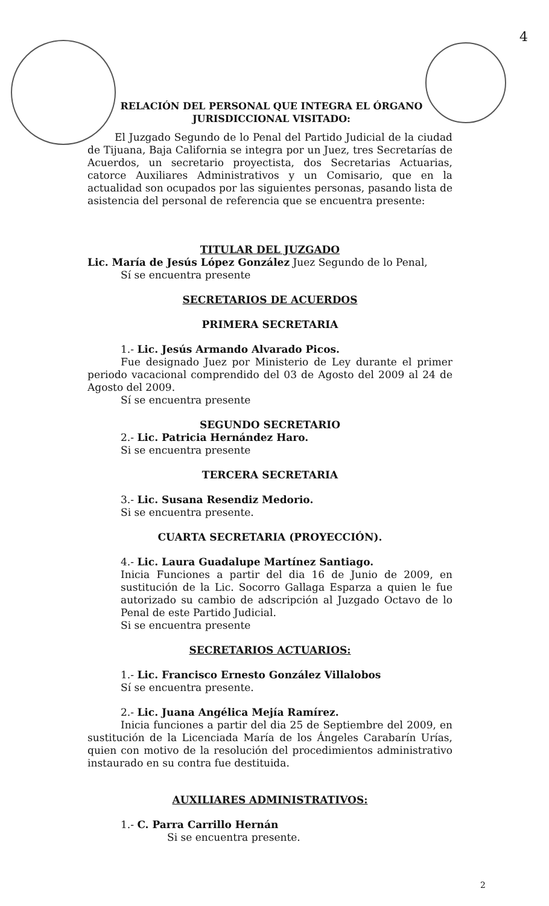4
RELACIÓN DEL PERSONAL QUE INTEGRA EL ÓRGANO
JURISDICCIONAL VISITADO:
El Juzgado Segundo de lo Penal del Partido Judicial de la ciudad de Tijuana, Baja California se integra por un Juez, tres Secretarías de Acuerdos, un secretario proyectista, dos Secretarias Actuarias, catorce Auxiliares Administrativos y un Comisario, que en la actualidad son ocupados por las siguientes personas, pasando lista de asistencia del personal de referencia que se encuentra presente:
TITULAR DEL JUZGADO
Lic. María de Jesús López González Juez Segundo de lo Penal,
Sí se encuentra presente
SECRETARIOS DE ACUERDOS
PRIMERA SECRETARIA
1.- Lic. Jesús Armando Alvarado Picos.
Fue designado Juez por Ministerio de Ley durante el primer periodo vacacional comprendido del 03 de Agosto del 2009 al 24 de Agosto del 2009.
Sí se encuentra presente
SEGUNDO SECRETARIO
2.- Lic. Patricia Hernández Haro.
Si se encuentra presente
TERCERA SECRETARIA
3.- Lic. Susana Resendiz Medorio.
Si se encuentra presente.
CUARTA SECRETARIA (PROYECCIÓN).
4.- Lic. Laura Guadalupe Martínez Santiago.
Inicia Funciones a partir del dia 16 de Junio de 2009, en sustitución de la Lic. Socorro Gallaga Esparza a quien le fue autorizado su cambio de adscripción al Juzgado Octavo de lo Penal de este Partido Judicial.
Si se encuentra presente
SECRETARIOS ACTUARIOS:
1.- Lic. Francisco Ernesto González Villalobos
Sí se encuentra presente.
2.- Lic. Juana Angélica Mejía Ramírez.
Inicia funciones a partir del dia 25 de Septiembre del 2009, en sustitución de la Licenciada María de los Ángeles Carabarín Urías, quien con motivo de la resolución del procedimientos administrativo instaurado en su contra fue destituida.
AUXILIARES ADMINISTRATIVOS:
1.- C. Parra Carrillo Hernán
Si se encuentra presente.
2